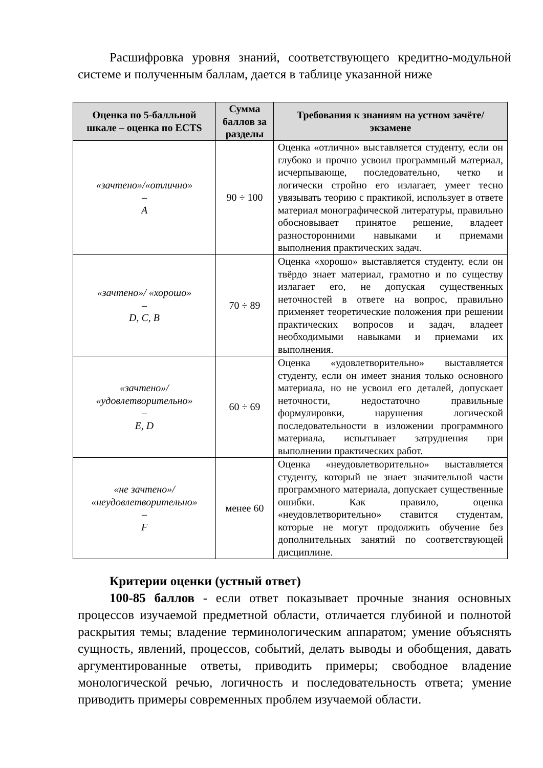Расшифровка уровня знаний, соответствующего кредитно-модульной системе и полученным баллам, дается в таблице указанной ниже
| Оценка по 5-балльной шкале – оценка по ECTS | Сумма баллов за разделы | Требования к знаниям на устном зачёте/экзамене |
| --- | --- | --- |
| «зачтено»/«отлично» – A | 90 ÷ 100 | Оценка «отлично» выставляется студенту, если он глубоко и прочно усвоил программный материал, исчерпывающе, последовательно, четко и логически стройно его излагает, умеет тесно увязывать теорию с практикой, использует в ответе материал монографической литературы, правильно обосновывает принятое решение, владеет разносторонними навыками и приемами выполнения практических задач. |
| «зачтено»/ «хорошо» – D, C, B | 70 ÷ 89 | Оценка «хорошо» выставляется студенту, если он твёрдо знает материал, грамотно и по существу излагает его, не допуская существенных неточностей в ответе на вопрос, правильно применяет теоретические положения при решении практических вопросов и задач, владеет необходимыми навыками и приемами их выполнения. |
| «зачтено»/ «удовлетворительно» – E, D | 60 ÷ 69 | Оценка «удовлетворительно» выставляется студенту, если он имеет знания только основного материала, но не усвоил его деталей, допускает неточности, недостаточно правильные формулировки, нарушения логической последовательности в изложении программного материала, испытывает затруднения при выполнении практических работ. |
| «не зачтено»/ «неудовлетворительно» – F | менее 60 | Оценка «неудовлетворительно» выставляется студенту, который не знает значительной части программного материала, допускает существенные ошибки. Как правило, оценка «неудовлетворительно» ставится студентам, которые не могут продолжить обучение без дополнительных занятий по соответствующей дисциплине. |
Критерии оценки (устный ответ)
100-85 баллов - если ответ показывает прочные знания основных процессов изучаемой предметной области, отличается глубиной и полнотой раскрытия темы; владение терминологическим аппаратом; умение объяснять сущность, явлений, процессов, событий, делать выводы и обобщения, давать аргументированные ответы, приводить примеры; свободное владение монологической речью, логичность и последовательность ответа; умение приводить примеры современных проблем изучаемой области.